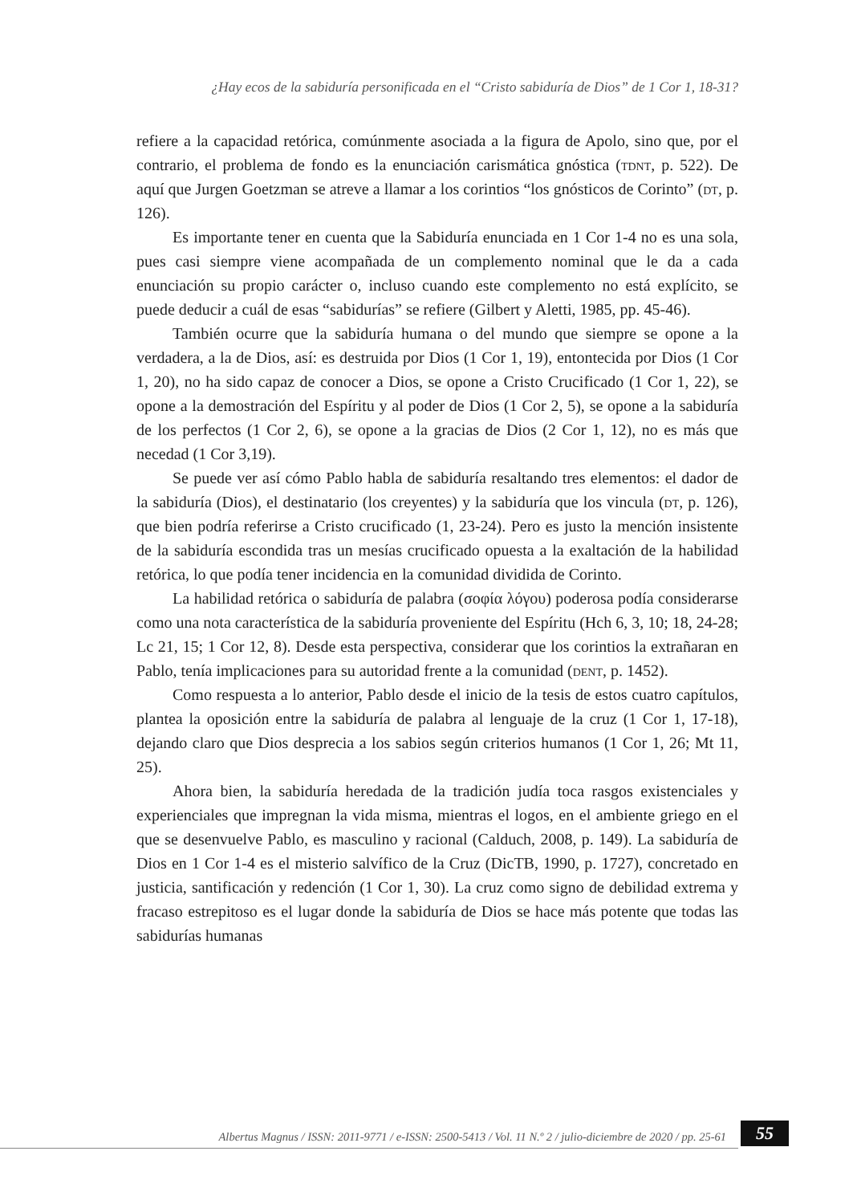¿Hay ecos de la sabiduría personificada en el “Cristo sabiduría de Dios” de 1 Cor 1, 18-31?
refiere a la capacidad retórica, comúnmente asociada a la figura de Apolo, sino que, por el contrario, el problema de fondo es la enunciación carismática gnóstica (tdnt, p. 522). De aquí que Jurgen Goetzman se atreve a llamar a los corintios “los gnósticos de Corinto” (dt, p. 126).
Es importante tener en cuenta que la Sabiduría enunciada en 1 Cor 1-4 no es una sola, pues casi siempre viene acompañada de un complemento nominal que le da a cada enunciación su propio carácter o, incluso cuando este complemento no está explícito, se puede deducir a cuál de esas “sabidurías” se refiere (Gilbert y Aletti, 1985, pp. 45-46).
También ocurre que la sabiduría humana o del mundo que siempre se opone a la verdadera, a la de Dios, así: es destruida por Dios (1 Cor 1, 19), entontecida por Dios (1 Cor 1, 20), no ha sido capaz de conocer a Dios, se opone a Cristo Crucificado (1 Cor 1, 22), se opone a la demostración del Espíritu y al poder de Dios (1 Cor 2, 5), se opone a la sabiduría de los perfectos (1 Cor 2, 6), se opone a la gracias de Dios (2 Cor 1, 12), no es más que necedad (1 Cor 3,19).
Se puede ver así cómo Pablo habla de sabiduría resaltando tres elementos: el dador de la sabiduría (Dios), el destinatario (los creyentes) y la sabiduría que los vincula (dt, p. 126), que bien podría referirse a Cristo crucificado (1, 23-24). Pero es justo la mención insistente de la sabiduría escondida tras un mesías crucificado opuesta a la exaltación de la habilidad retórica, lo que podía tener incidencia en la comunidad dividida de Corinto.
La habilidad retórica o sabiduría de palabra (σοφία λόγου) poderosa podía considerarse como una nota característica de la sabiduría proveniente del Espíritu (Hch 6, 3, 10; 18, 24-28; Lc 21, 15; 1 Cor 12, 8). Desde esta perspectiva, considerar que los corintios la extrañaran en Pablo, tenía implicaciones para su autoridad frente a la comunidad (dent, p. 1452).
Como respuesta a lo anterior, Pablo desde el inicio de la tesis de estos cuatro capítulos, plantea la oposición entre la sabiduría de palabra al lenguaje de la cruz (1 Cor 1, 17-18), dejando claro que Dios desprecia a los sabios según criterios humanos (1 Cor 1, 26; Mt 11, 25).
Ahora bien, la sabiduría heredada de la tradición judía toca rasgos existenciales y experienciales que impregnan la vida misma, mientras el logos, en el ambiente griego en el que se desenvuelve Pablo, es masculino y racional (Calduch, 2008, p. 149). La sabiduría de Dios en 1 Cor 1-4 es el misterio salvífico de la Cruz (DicTB, 1990, p. 1727), concretado en justicia, santificación y redención (1 Cor 1, 30). La cruz como signo de debilidad extrema y fracaso estrepitoso es el lugar donde la sabiduría de Dios se hace más potente que todas las sabidurías humanas
Albertus Magnus / ISSN: 2011-9771 / e-ISSN: 2500-5413 / Vol. 11 N.º 2 / julio-diciembre de 2020 / pp. 25-61
55